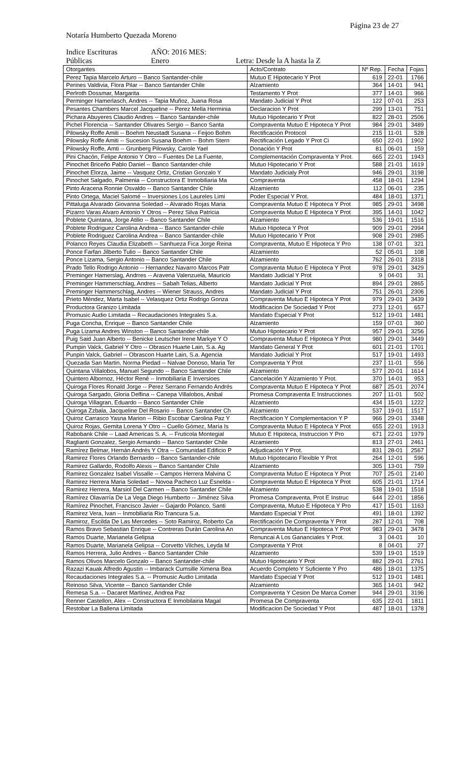Página 23 de 27
Notaría Humberto Quezada Moreno
Indice Escrituras AÑO: 2016 MES:
Públicas Enero Letra: Desde la A hasta la Z
| Otorgantes | Acto/Contrato | Nº Rep. | Fecha | Fojas |
| --- | --- | --- | --- | --- |
| Perez Tapia Marcelo Arturo -- Banco Santander-chile | Mutuo E Hipotecario Y Prot | 619 | 22-01 | 1766 |
| Perines Valdivia, Flora Pilar -- Banco Santander Chile | Alzamiento | 364 | 14-01 | 941 |
| Perlroth Dossmar, Margarita | Testamento Y Prot | 377 | 14-01 | 966 |
| Perminger Hamerlasch, Andres -- Tapia Muñoz, Juana Rosa | Mandato Judicial Y Prot | 122 | 07-01 | 253 |
| Pesantes Chambers Marcel Jacqueline -- Perez Mella Herminia | Declaracion Y Prot | 299 | 13-01 | 751 |
| Pichara Abuyeres Claudio Andres -- Banco Santander-chile | Mutuo Hipotecario Y Prot | 822 | 28-01 | 2506 |
| Pichel Florencia -- Santander Olivares Sergio -- Banco Santa | Compraventa Mutuo E Hipoteca Y Prot | 984 | 29-01 | 3489 |
| Pilowsky Roffe Amiti -- Boehm Neustadt Susana -- Feijoo Bohm | Rectificación Protocol | 215 | 11-01 | 528 |
| Pilowsky Roffe Amiti -- Sucesion Susana Boehm -- Bohm Stern | Rectificación Legado Y Prot Ci | 650 | 22-01 | 1902 |
| Pilowsky Roffe, Amti -- Grunberg Pilowsky, Carole Yael | Donación Y Prot | 81 | 06-01 | 159 |
| Pini Chacón, Felipe Antonio Y Otro -- Fuentes De La Fuente, | Complementación Compraventa Y Prot. | 665 | 22-01 | 1943 |
| Pinochet Briceño Pablo Daniel -- Banco Santander-chile | Mutuo Hipotecario Y Prot | 588 | 21-01 | 1619 |
| Pinochet Elorza, Jaime -- Vasquez Ortiz, Cristian Gonzalo Y | Mandato Judicialy Prot | 946 | 29-01 | 3198 |
| Pinochet Salgado, Palmenia -- Constructora E Inmobiliaria Ma | Compraventa | 458 | 18-01 | 1294 |
| Pinto Aracena Ronnie Osvaldo -- Banco Santander Chile | Alzamiento | 112 | 06-01 | 235 |
| Pinto Ortega, Maciel Salomé -- Inversiones Los Laureles Limi | Poder Especial Y Prot. | 484 | 18-01 | 1371 |
| Pittaluga Alvarado Giovanna Soledad -- Alvarado Rojas Maria | Compraventa Mutuo E Hipoteca Y Prot | 985 | 29-01 | 3498 |
| Pizarro Varas Alvaro Antonio Y Otros -- Perez Silva Patricia | Compraventa Mutuo E Hipoteca Y Prot | 395 | 14-01 | 1042 |
| Poblete Quintana, Jorge Atilio -- Banco Santander Chile | Alzamiento | 536 | 19-01 | 1516 |
| Poblete Rodriguez Carolina Andrea -- Banco Santander-chile | Mutuo Hipoteca Y Prot | 909 | 29-01 | 2994 |
| Poblete Rodriguez Carolina Andrea -- Banco Santander-chile | Mutuo Hipotecario Y Prot | 908 | 29-01 | 2985 |
| Polanco Reyes Claudia Elizabeth -- Sanhueza Fica Jorge Reina | Compraventa, Mutuo E Hipoteca Y Pro | 138 | 07-01 | 321 |
| Ponce Farfan Jilberto Tulio -- Banco Santander Chile | Alzamiento | 52 | 05-01 | 108 |
| Ponce Lizama, Sergio Antonio -- Banco Santander Chile | Alzamiento | 762 | 26-01 | 2318 |
| Prado Tello Rodrigo Antonio -- Hernandez Navarro Marcos Patr | Compraventa Mutuo E Hipoteca Y Prot | 978 | 29-01 | 3429 |
| Preminger Hamerslag, Andrres -- Aravena Valenzuela, Mauricio | Mandato Judicial Y Prot | 9 | 04-01 | 31 |
| Preminger Hammerschlag, Andres -- Sabah Telias, Alberto | Mandato Judicial Y Prot | 894 | 29-01 | 2865 |
| Preminger Hammerschlag, Andres -- Wiener Strauss, Andres | Mandato Judicial Y Prot | 751 | 26-01 | 2306 |
| Prieto Mèndez, Marta Isabel -- Velasquez Ortiz Rodrigo Gonza | Compraventa Mutuo E Hipoteca Y Prot | 979 | 29-01 | 3439 |
| Productora Granizo Limitada | Modificacion De Sociedad Y Prot | 273 | 12-01 | 657 |
| Promusic Audio Limitada -- Recaudaciones Integrales S.a. | Mandato Especial Y Prot | 512 | 19-01 | 1481 |
| Puga Concha, Enrique -- Banco Santander Chile | Alzamiento | 159 | 07-01 | 360 |
| Puga Lizama Andres Winston -- Banco Santander-chile | Mutuo Hipotecario Y Prot | 957 | 29-01 | 3256 |
| Puig Said Juan Alberto -- Benicke Leutscher Irene Markye Y O | Compraventa Mutuo E Hipoteca Y Prot | 980 | 29-01 | 3449 |
| Pumpin Valck, Gabriel Y Otro -- Obrascn Huarte Lain, S.a. Ag | Mandato General Y Prot | 601 | 21-01 | 1701 |
| Punpin Valck, Gabriel -- Obrascon Huarte Lain, S.a. Agencia | Mandato Judicial Y Prot | 517 | 19-01 | 1493 |
| Quezada San Martin, Norma Piedad -- Nalvae Donoso, Maria Ter | Compraventa Y Prot | 237 | 11-01 | 556 |
| Quintana Villalobos, Manuel Segundo -- Banco Santander Chile | Alzamiento | 577 | 20-01 | 1614 |
| Quintero Albornoz, Héctor René -- Inmobiliaria E Inversioes | Cancelación Y Alzamiento Y Prot. | 370 | 14-01 | 953 |
| Quiroga Flores Ronald Jorge -- Perez Serrano Fernando Andrés | Compraventa Mutuo E Hipoteca Y Prot | 687 | 25-01 | 2074 |
| Quiroga Sargado, Gloria Delfina -- Canepa Villalobos, Anibal | Promesa Compraventa E Instrucciones | 207 | 11-01 | 502 |
| Quiroga Villagran, Eduardo -- Banco Santander Chile | Alzamiento | 434 | 15-01 | 1222 |
| Quiroga Zzbala, Jacqueline Del Rosario -- Banco Santander Ch | Alzamiento | 537 | 19-01 | 1517 |
| Quiroz Carrasco Yasna Marion -- Ribio Escobar Carolina Paz Y | Rectificacion Y Complementacion Y P | 966 | 29-01 | 3348 |
| Quiroz Rojas, Gemita Lorena Y Otro -- Cuello Gómez, María Is | Compraventa Mutuo E Hipoteca Y Prot | 655 | 22-01 | 1913 |
| Rabobank Chile -- Laad Americas S. A. -- Fruticola Montegial | Mutuo E Hipoteca, Instruccion Y Pro | 671 | 22-01 | 1979 |
| Raglianti Gonzalez, Sergio Armando -- Banco Santander Chile | Alzamiento | 813 | 27-01 | 2461 |
| Ramírez Belmar, Hernán Andrés Y Otra -- Comunidad Edificio P | Adjudicación Y Prot. | 831 | 28-01 | 2567 |
| Ramirez Flores Orlando Bernardo -- Banco Santander-chile | Mutuo Hipotecario Flexible Y Prot | 264 | 12-01 | 596 |
| Ramirez Gallardo, Rodolfo Alexis -- Banco Santander Chile | Alzamiento | 305 | 13-01 | 759 |
| Ramirez Gonzalez Isabel Vissalle -- Campos Herrera Malvina C | Compraventa Mutuo E Hipoteca Y Prot | 707 | 25-01 | 2140 |
| Ramirez Herrera Maria Soledad -- Novoa Pacheco Luz Esnelda - | Compraventa Mutuo E Hipoteca Y Prot | 605 | 21-01 | 1714 |
| Ramirez Herrera, Marsiol Del Carmen -- Banco Santander Chile | Alzamiento | 538 | 19-01 | 1518 |
| Ramírez Olavarría De La Vega Diego Humberto -- Jiménez Silva | Promesa Compraventa, Prot E Instruc | 644 | 22-01 | 1856 |
| Ramírez Pinochet, Francisco Javier -- Gajardo Polanco, Santi | Compraventa, Mutuo E Hipoteca Y Pro | 417 | 15-01 | 1163 |
| Ramirez Vera, Ivan -- Inmobiliaria Rio Trancura S.a. | Mandato Especial Y Prot | 491 | 18-01 | 1392 |
| Ramiroz, Escilda De Las Mercedes -- Soto Ramiroz, Roberto Ca | Rectificación De Compraventa Y Prot | 287 | 12-01 | 708 |
| Ramos Bravo Sebastian Enrique -- Contreras Duràn Carolina An | Compraventa Mutuo E Hipoteca Y Prot | 983 | 29-01 | 3478 |
| Ramos Duarte, Marianela Gelipsa | Renuncai A Los Gananciales Y Prot. | 3 | 04-01 | 10 |
| Ramos Duarte, Marianela Gelipsa -- Corvetto Vilches, Leyda M | Compraventa Y Prot | 8 | 04-01 | 27 |
| Ramos Herrera, Julio Andres -- Banco Santander Chile | Alzamiento | 539 | 19-01 | 1519 |
| Ramos Olivos Marcelo Gonzalo -- Banco Santander-chile | Mutuo Hipotecario Y Prot | 882 | 29-01 | 2761 |
| Razazi Kauak Alfredo Agustin -- Imbarack Cumsille Ximena Bea | Acuerdo Completo Y Suficiente Y Pro | 486 | 18-01 | 1375 |
| Recaudaciones Integrales S.a. -- Promusic Audio Limitada | Mandato Especial Y Prot | 512 | 19-01 | 1481 |
| Reinoso Silva, Vicente -- Banco Santander Chile | Alzamiento | 365 | 14-01 | 942 |
| Remesa S.a. -- Dacaret Martinez, Andrea Paz | Compraventa Y Cesion De Marca Comer | 944 | 29-01 | 3196 |
| Renner Castellon, Alex -- Constructora E Inmobilairia Magal | Promesa De Compraventa | 635 | 22-01 | 1811 |
| Restobar La Ballena Limitada | Modificacion De Sociedad Y Prot | 487 | 18-01 | 1378 |